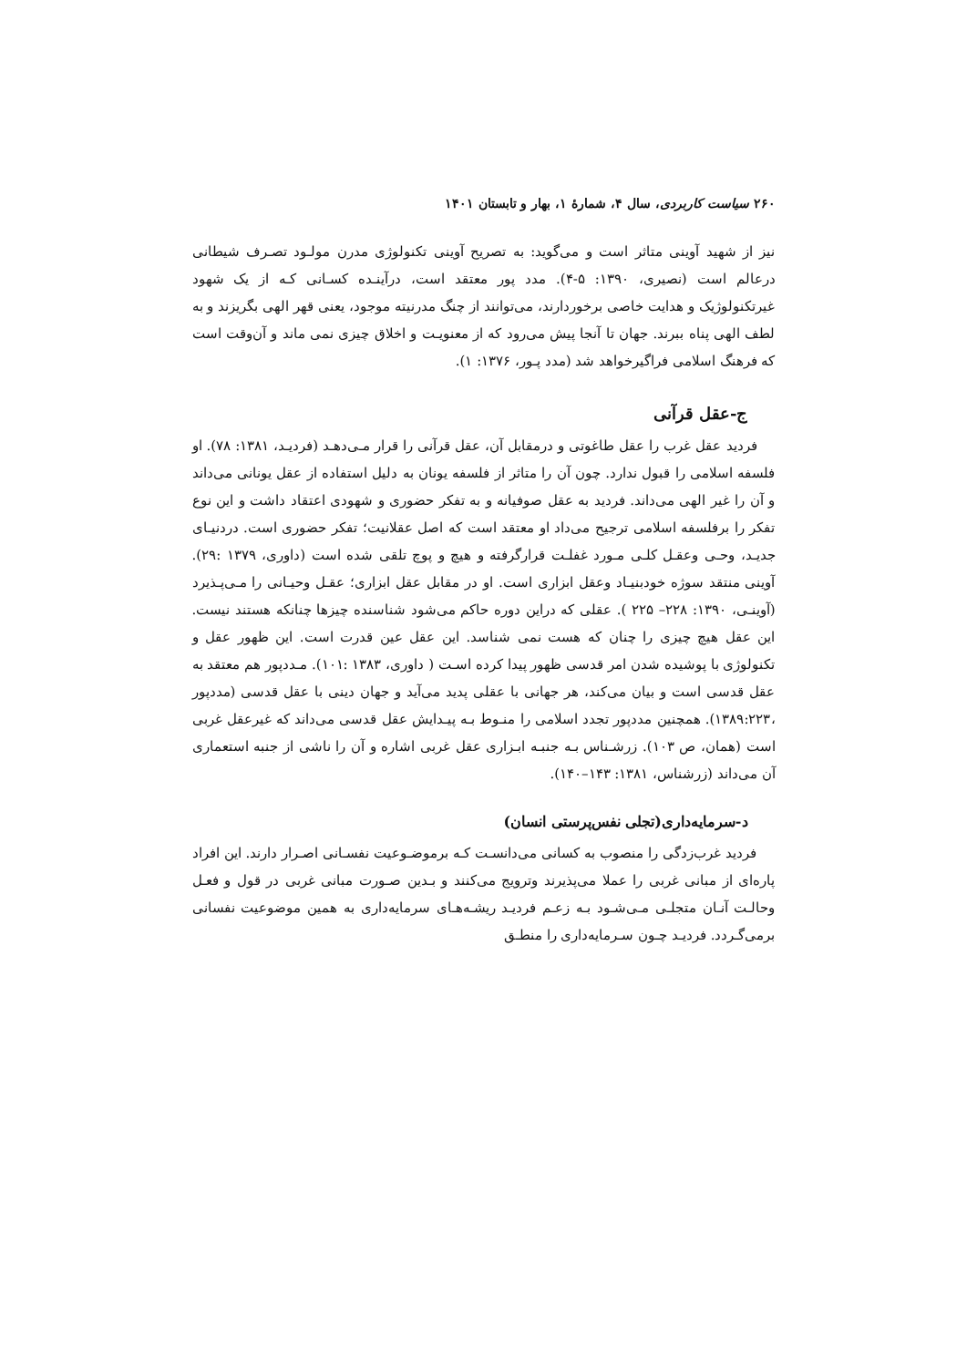۲۶۰ سیاست کاربردی، سال ۴، شمارهٔ ۱، بهار و تابستان ۱۴۰۱
نیز از شهید آوینی متاثر است و می‌گوید: به تصریح آوینی تکنولوژی مدرن مولـود تصـرف شیطانی درعالم است (نصیری، ۱۳۹۰: ۵-۴). مدد پور معتقد است، درآینـده کسـانی کـه از یک شهود غیرتکنولوژیک و هدایت خاصی برخوردارند، می‌توانند از چنگ مدرنیته موجود، یعنی قهر الهی بگریزند و به لطف الهی پناه ببرند. جهان تا آنجا پیش می‌رود که از معنویـت و اخلاق چیزی نمی ماند و آن‌وقت است که فرهنگ اسلامی فراگیرخواهد شد (مدد پـور، ۱۳۷۶: ۱).
ج-عقل قرآنی
فردید عقل غرب را عقل طاغوتی و درمقابل آن، عقل قرآنی را قرار مـی‌دهـد (فردیـد، ۱۳۸۱: ۷۸). او فلسفه اسلامی را قبول ندارد. چون آن را متاثر از فلسفه یونان به دلیل استفاده از عقل یونانی می‌داند و آن را غیر الهی می‌داند. فردید به عقل صوفیانه و به تفکر حضوری و شهودی اعتقاد داشت و این نوع تفکر را برفلسفه اسلامی ترجیح می‌داد او معتقد است که اصل عقلانیت؛ تفکر حضوری است. دردنیـای جدیـد، وحـی وعقـل کلـی مـورد غفلـت قرارگرفته و هیچ و پوچ تلقی شده است (داوری، ۱۳۷۹ :۲۹). آوینی منتقد سوژه خودبنیـاد وعقل ابزاری است. او در مقابل عقل ابزاری؛ عقـل وحیـانی را مـی‌پـذیرد (آوینـی، ۱۳۹۰: ۲۲۸– ۲۲۵ ). عقلی که دراین دوره حاکم می‌شود شناسنده چیزها چنانکه هستند نیست. این عقل هیچ چیزی را چنان که هست نمی شناسد. این عقل عین قدرت است. این ظهور عقل و تکنولوژی با پوشیده شدن امر قدسی ظهور پیدا کرده اسـت ( داوری، ۱۳۸۳ :۱۰۱). مـددپور هم معتقد به عقل قدسی است و بیان می‌کند، هر جهانی با عقلی پدید می‌آید و جهان دینی با عقل قدسی (مددپور ،۱۳۸۹:۲۲۳). همچنین مددپور تجدد اسلامی را منـوط بـه پیـدایش عقل قدسی می‌داند که غیرعقل غربی است (همان، ص ۱۰۳). زرشـناس بـه جنبـه ابـزاری عقل غربی اشاره و آن را ناشی از جنبه استعماری آن می‌داند (زرشناس، ۱۳۸۱: ۱۴۳–۱۴۰).
د-سرمایه‌داری(تجلی نفس‌پرستی انسان)
فردید غرب‌زدگی را منصوب به کسانی می‌دانسـت کـه برموضـوعیت نفسـانی اصـرار دارند. این افراد پاره‌ای از مبانی غربی را عملا می‌پذیرند وترویج می‌کنند و بـدین صـورت مبانی غربی در قول و فعـل وحالـت آنـان متجلـی مـی‌شـود بـه زعـم فردیـد ریشـه‌هـای سرمایه‌داری به همین موضوعیت نفسانی برمی‌گـردد. فردیـد چـون سـرمایه‌داری را منطـق